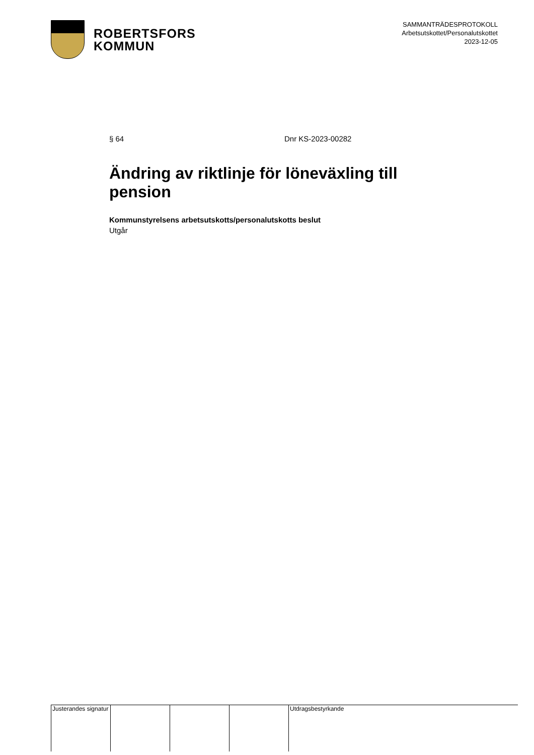ROBERTSFORS
KOMMUN
SAMMANTRÄDESPROTOKOLL
Arbetsutskottet/Personalutskottet
2023-12-05
§ 64 Dnr KS-2023-00282
Ändring av riktlinje för löneväxling till pension
Kommunstyrelsens arbetsutskotts/personalutskotts beslut
Utgår
Justerandes signatur
Utdragsbestyrkande